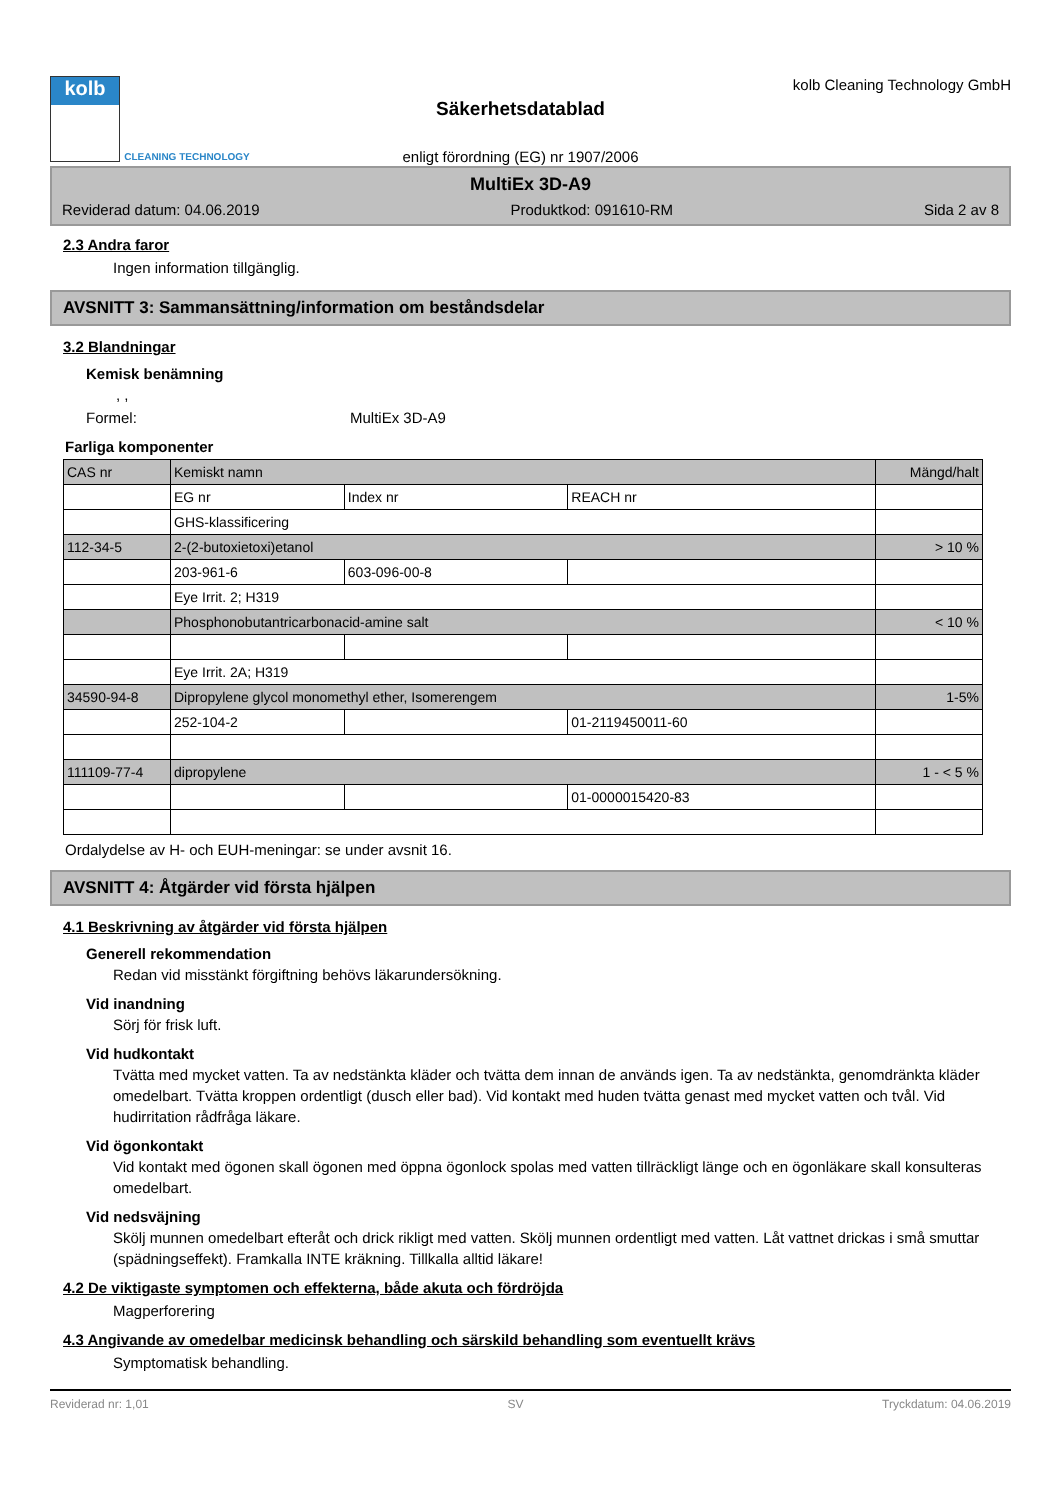kolb
CLEANING TECHNOLOGY
Säkerhetsdatablad
enligt förordning (EG) nr 1907/2006
kolb Cleaning Technology GmbH
MultiEx 3D-A9
Reviderad datum: 04.06.2019 Produktkod: 091610-RM Sida 2 av 8
2.3 Andra faror
Ingen information tillgänglig.
AVSNITT 3: Sammansättning/information om beståndsdelar
3.2 Blandningar
Kemisk benämning
, ,
Formel: MultiEx 3D-A9
Farliga komponenter
| CAS nr | Kemiskt namn | | | Mängd/halt |
| --- | --- | --- | --- | --- |
| | EG nr | Index nr | REACH nr | |
| | GHS-klassificering | | | |
| 112-34-5 | 2-(2-butoxietoxi)etanol | | | > 10 % |
| | 203-961-6 | 603-096-00-8 | | |
| | Eye Irrit. 2; H319 | | | |
| | Phosphonobutantricarbonacid-amine salt | | | < 10 % |
| | Eye Irrit. 2A; H319 | | | |
| 34590-94-8 | Dipropylene glycol monomethyl ether, Isomerengem | | | 1-5% |
| | 252-104-2 | | 01-2119450011-60 | |
| 111109-77-4 | dipropylene | | | 1 - < 5 % |
| | | | 01-0000015420-83 | |
Ordalydelse av H- och EUH-meningar: se under avsnit 16.
AVSNITT 4: Åtgärder vid första hjälpen
4.1 Beskrivning av åtgärder vid första hjälpen
Generell rekommendation
Redan vid misstänkt förgiftning behövs läkarundersökning.
Vid inandning
Sörj för frisk luft.
Vid hudkontakt
Tvätta med mycket vatten. Ta av nedstänkta kläder och tvätta dem innan de används igen. Ta av nedstänkta, genomdränkta kläder omedelbart. Tvätta kroppen ordentligt (dusch eller bad). Vid kontakt med huden tvätta genast med mycket vatten och tvål. Vid hudirritation rådfråga läkare.
Vid ögonkontakt
Vid kontakt med ögonen skall ögonen med öppna ögonlock spolas med vatten tillräckligt länge och en ögonläkare skall konsulteras omedelbart.
Vid nedsväjning
Skölj munnen omedelbart efteråt och drick rikligt med vatten. Skölj munnen ordentligt med vatten. Låt vattnet drickas i små smuttar (spädningseffekt). Framkalla INTE kräkning. Tillkalla alltid läkare!
4.2 De viktigaste symptomen och effekterna, både akuta och fördröjda
Magperforering
4.3 Angivande av omedelbar medicinsk behandling och särskild behandling som eventuellt krävs
Symptomatisk behandling.
Reviderad nr: 1,01 SV Tryckdatum: 04.06.2019